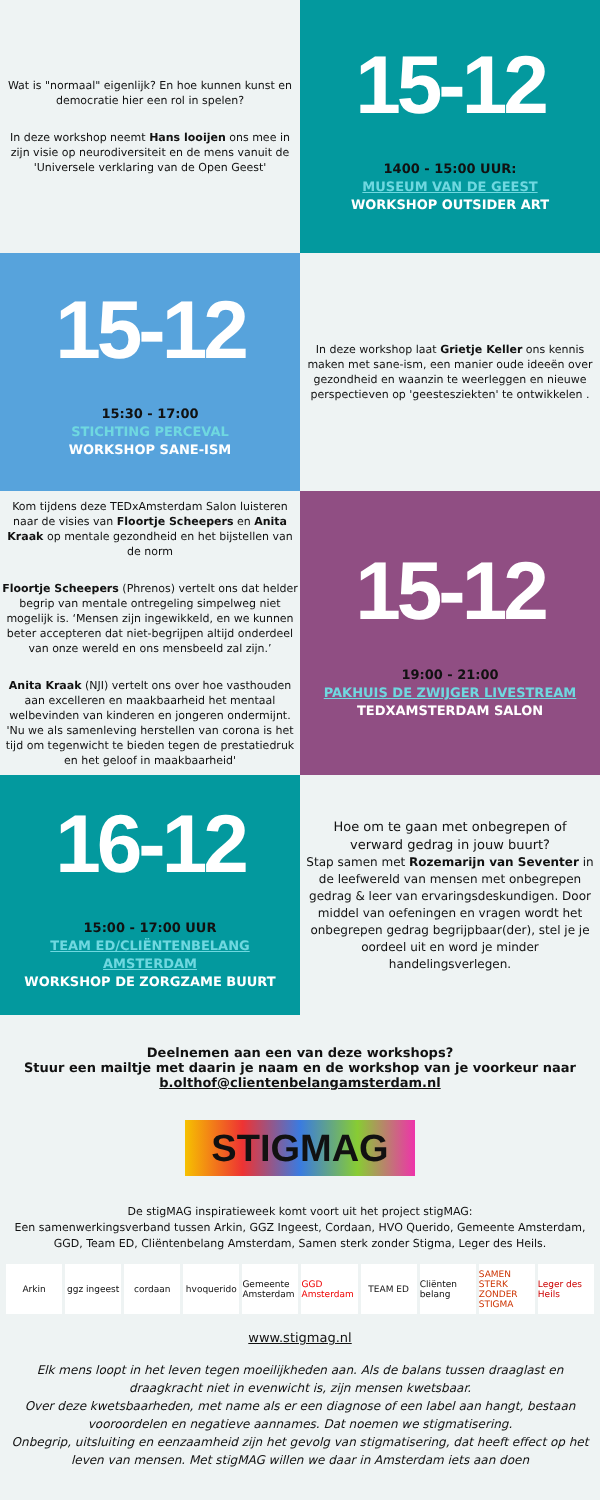Wat is "normaal" eigenlijk? En hoe kunnen kunst en democratie hier een rol in spelen?
In deze workshop neemt Hans looijen ons mee in zijn visie op neurodiversiteit en de mens vanuit de 'Universele verklaring van de Open Geest'
15-12
1400 - 15:00 UUR:
MUSEUM VAN DE GEEST
WORKSHOP OUTSIDER ART
15-12
15:30 - 17:00
STICHTING PERCEVAL
WORKSHOP SANE-ISM
In deze workshop laat Grietje Keller ons kennis maken met sane-ism, een manier oude ideeën over gezondheid en waanzin te weerleggen en nieuwe perspectieven op 'geestesziekten' te ontwikkelen .
Kom tijdens deze TEDxAmsterdam Salon luisteren naar de visies van Floortje Scheepers en Anita Kraak op mentale gezondheid en het bijstellen van de norm
Floortje Scheepers (Phrenos) vertelt ons dat helder begrip van mentale ontregeling simpelweg niet mogelijk is. ‘Mensen zijn ingewikkeld, en we kunnen beter accepteren dat niet-begrijpen altijd onderdeel van onze wereld en ons mensbeeld zal zijn.’
Anita Kraak (NJI) vertelt ons over hoe vasthouden aan excelleren en maakbaarheid het mentaal welbevinden van kinderen en jongeren ondermijnt.
'Nu we als samenleving herstellen van corona is het tijd om tegenwicht te bieden tegen de prestatiedruk en het geloof in maakbaarheid'
15-12
19:00 - 21:00
PAKHUIS DE ZWIJGER LIVESTREAM
TEDXAMSTERDAM SALON
16-12
15:00 - 17:00 UUR
TEAM ED/CLIËNTENBELANG AMSTERDAM
WORKSHOP DE ZORGZAME BUURT
Hoe om te gaan met onbegrepen of verward gedrag in jouw buurt?
Stap samen met Rozemarijn van Seventer in de leefwereld van mensen met onbegrepen gedrag & leer van ervaringsdeskundigen. Door middel van oefeningen en vragen wordt het onbegrepen gedrag begrijpbaar(der), stel je je oordeel uit en word je minder handelingsverlegen.
Deelnemen aan een van deze workshops?
Stuur een mailtje met daarin je naam en de workshop van je voorkeur naar
b.olthof@clientenbelangamsterdam.nl
STIGMAG
De stigMAG inspiratieweek komt voort uit het project stigMAG:
Een samenwerkingsverband tussen Arkin, GGZ Ingeest, Cordaan, HVO Querido, Gemeente Amsterdam, GGD, Team ED, Cliëntenbelang Amsterdam, Samen sterk zonder Stigma, Leger des Heils.
Arkin ggz ingeest cordaan hvoquerido Gemeente Amsterdam GGD Amsterdam TEAM ED Cliënten belang SAMEN STERK ZONDER STIGMA Leger des Heils
www.stigmag.nl
Elk mens loopt in het leven tegen moeilijkheden aan. Als de balans tussen draaglast en draagkracht niet in evenwicht is, zijn mensen kwetsbaar.
Over deze kwetsbaarheden, met name als er een diagnose of een label aan hangt, bestaan vooroordelen en negatieve aannames. Dat noemen we stigmatisering.
Onbegrip, uitsluiting en eenzaamheid zijn het gevolg van stigmatisering, dat heeft effect op het leven van mensen. Met stigMAG willen we daar in Amsterdam iets aan doen